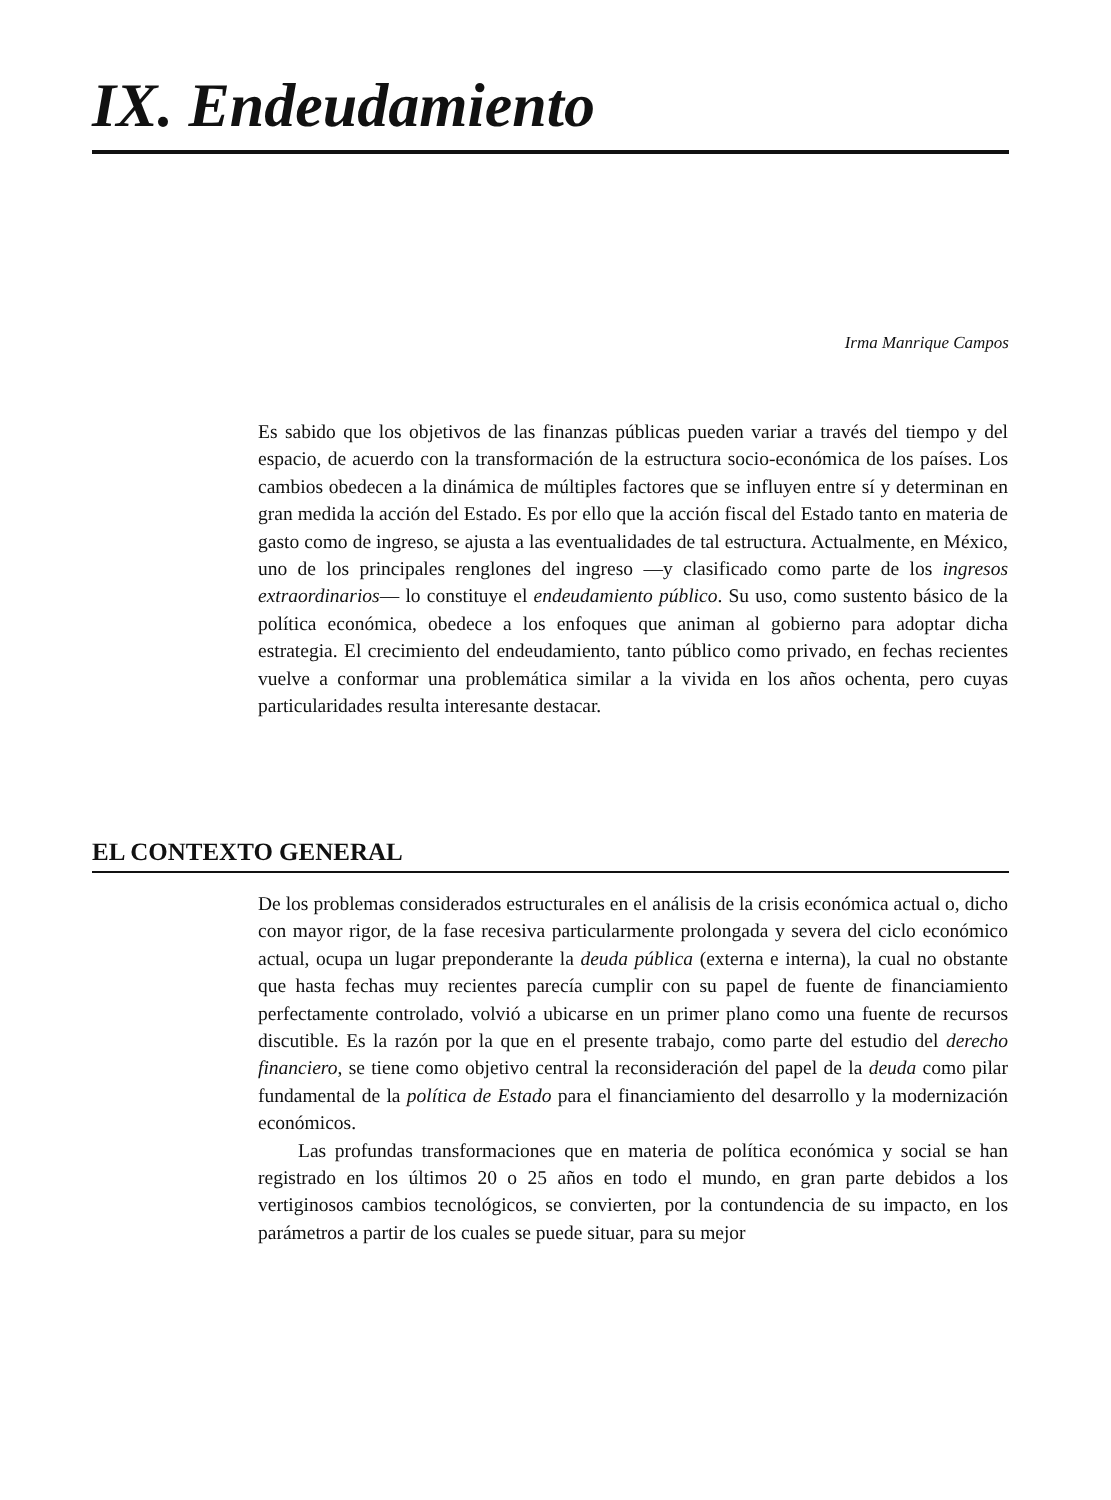IX. Endeudamiento
Irma Manrique Campos
Es sabido que los objetivos de las finanzas públicas pueden variar a través del tiempo y del espacio, de acuerdo con la transformación de la estructura socio-económica de los países. Los cambios obedecen a la dinámica de múltiples factores que se influyen entre sí y determinan en gran medida la acción del Estado. Es por ello que la acción fiscal del Estado tanto en materia de gasto como de ingreso, se ajusta a las eventualidades de tal estructura. Actualmente, en México, uno de los principales renglones del ingreso —y clasificado como parte de los ingresos extraordinarios— lo constituye el endeudamiento público. Su uso, como sustento básico de la política económica, obedece a los enfoques que animan al gobierno para adoptar dicha estrategia. El crecimiento del endeudamiento, tanto público como privado, en fechas recientes vuelve a conformar una problemática similar a la vivida en los años ochenta, pero cuyas particularidades resulta interesante destacar.
EL CONTEXTO GENERAL
De los problemas considerados estructurales en el análisis de la crisis económica actual o, dicho con mayor rigor, de la fase recesiva particularmente prolongada y severa del ciclo económico actual, ocupa un lugar preponderante la deuda pública (externa e interna), la cual no obstante que hasta fechas muy recientes parecía cumplir con su papel de fuente de financiamiento perfectamente controlado, volvió a ubicarse en un primer plano como una fuente de recursos discutible. Es la razón por la que en el presente trabajo, como parte del estudio del derecho financiero, se tiene como objetivo central la reconsideración del papel de la deuda como pilar fundamental de la política de Estado para el financiamiento del desarrollo y la modernización económicos.
Las profundas transformaciones que en materia de política económica y social se han registrado en los últimos 20 o 25 años en todo el mundo, en gran parte debidos a los vertiginosos cambios tecnológicos, se convierten, por la contundencia de su impacto, en los parámetros a partir de los cuales se puede situar, para su mejor